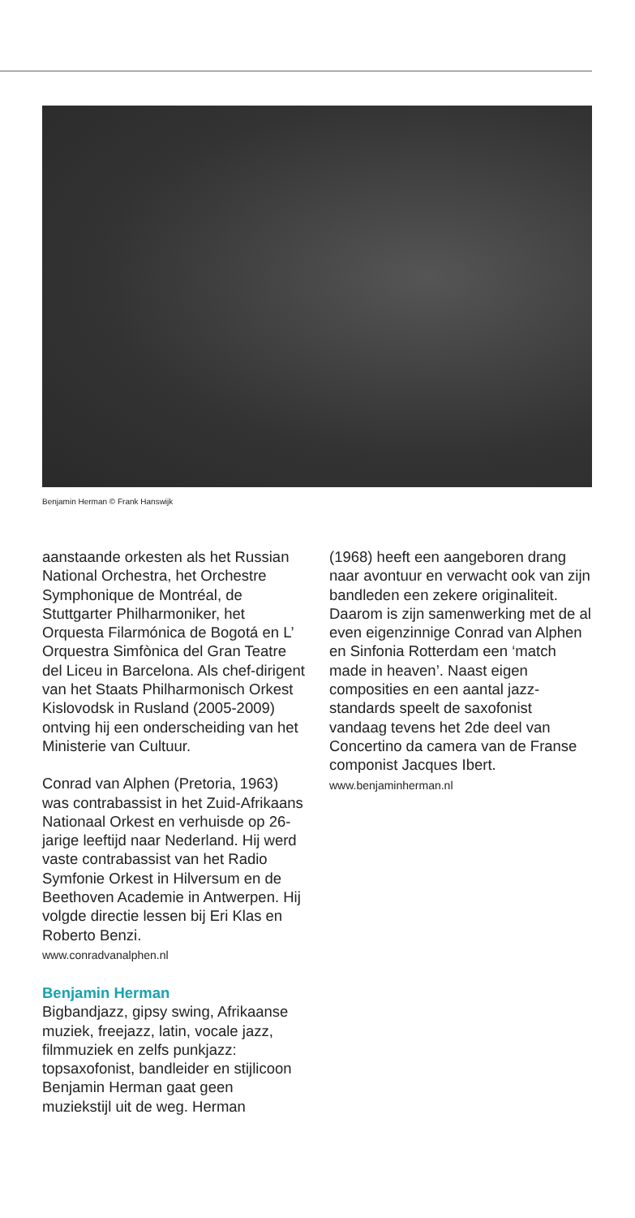Benjamin Herman © Frank Hanswijk
aanstaande orkesten als het Russian National Orchestra, het Orchestre Symphonique de Montréal, de Stuttgarter Philharmoniker, het Orquesta Filarmónica de Bogotá en L’ Orquestra Simfònica del Gran Teatre del Liceu in Barcelona. Als chef-dirigent van het Staats Philhar­monisch Orkest Kislovodsk in Rusland (2005-2009) ontving hij een onderscheiding van het Ministerie van Cultuur.
Conrad van Alphen (Pretoria, 1963) was contrabassist in het Zuid-Afrikaans Nationaal Orkest en verhuisde op 26-jarige leeftijd naar Nederland. Hij werd vaste contra­bassist van het Radio Symfonie Orkest in Hilversum en de Beethoven Academie in Antwerpen. Hij volgde directie lessen bij Eri Klas en Roberto Benzi.
www.conradvanalphen.nl
Benjamin Herman
Bigbandjazz, gipsy swing, Afrikaanse muziek, freejazz, latin, vocale jazz, filmmuziek en zelfs punkjazz: topsaxofonist, bandleider en stijlicoon Benjamin Herman gaat geen muziekstijl uit de weg. Herman
(1968) heeft een aangeboren drang naar avontuur en verwacht ook van zijn bandleden een zekere originaliteit. Daarom is zijn samenwerking met de al even eigenzinnige Conrad van Alphen en Sinfonia Rotterdam een ‘match made in heaven’. Naast eigen composities en een aantal jazz-standards speelt de saxofonist vandaag tevens het 2de deel van Concertino da camera van de Franse componist Jacques Ibert.
www.benjaminherman.nl